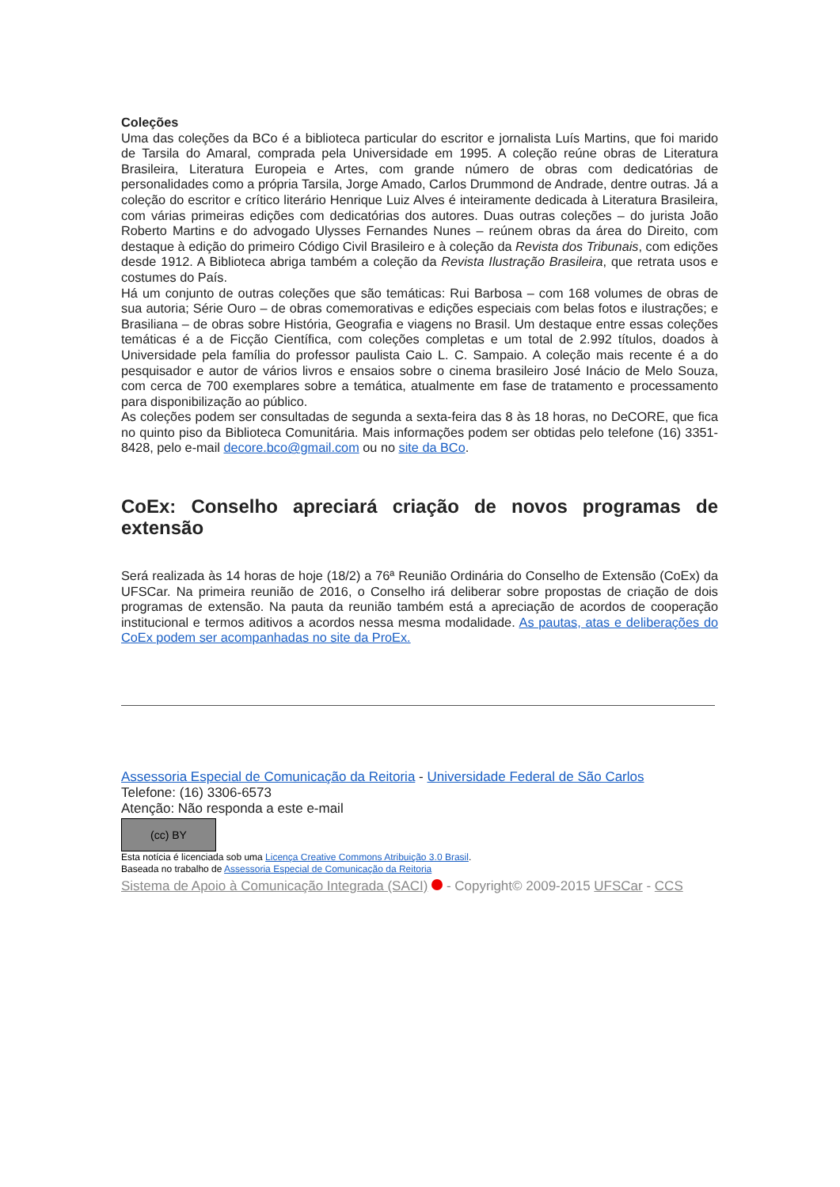Coleções
Uma das coleções da BCo é a biblioteca particular do escritor e jornalista Luís Martins, que foi marido de Tarsila do Amaral, comprada pela Universidade em 1995. A coleção reúne obras de Literatura Brasileira, Literatura Europeia e Artes, com grande número de obras com dedicatórias de personalidades como a própria Tarsila, Jorge Amado, Carlos Drummond de Andrade, dentre outras. Já a coleção do escritor e crítico literário Henrique Luiz Alves é inteiramente dedicada à Literatura Brasileira, com várias primeiras edições com dedicatórias dos autores. Duas outras coleções – do jurista João Roberto Martins e do advogado Ulysses Fernandes Nunes – reúnem obras da área do Direito, com destaque à edição do primeiro Código Civil Brasileiro e à coleção da Revista dos Tribunais, com edições desde 1912. A Biblioteca abriga também a coleção da Revista Ilustração Brasileira, que retrata usos e costumes do País.
Há um conjunto de outras coleções que são temáticas: Rui Barbosa – com 168 volumes de obras de sua autoria; Série Ouro – de obras comemorativas e edições especiais com belas fotos e ilustrações; e Brasiliana – de obras sobre História, Geografia e viagens no Brasil. Um destaque entre essas coleções temáticas é a de Ficção Científica, com coleções completas e um total de 2.992 títulos, doados à Universidade pela família do professor paulista Caio L. C. Sampaio. A coleção mais recente é a do pesquisador e autor de vários livros e ensaios sobre o cinema brasileiro José Inácio de Melo Souza, com cerca de 700 exemplares sobre a temática, atualmente em fase de tratamento e processamento para disponibilização ao público.
As coleções podem ser consultadas de segunda a sexta-feira das 8 às 18 horas, no DeCORE, que fica no quinto piso da Biblioteca Comunitária. Mais informações podem ser obtidas pelo telefone (16) 3351-8428, pelo e-mail decore.bco@gmail.com ou no site da BCo.
CoEx: Conselho apreciará criação de novos programas de extensão
Será realizada às 14 horas de hoje (18/2) a 76ª Reunião Ordinária do Conselho de Extensão (CoEx) da UFSCar. Na primeira reunião de 2016, o Conselho irá deliberar sobre propostas de criação de dois programas de extensão. Na pauta da reunião também está a apreciação de acordos de cooperação institucional e termos aditivos a acordos nessa mesma modalidade. As pautas, atas e deliberações do CoEx podem ser acompanhadas no site da ProEx.
Assessoria Especial de Comunicação da Reitoria - Universidade Federal de São Carlos
Telefone: (16) 3306-6573
Atenção: Não responda a este e-mail
(cc) BY
Esta notícia é licenciada sob uma Licença Creative Commons Atribuição 3.0 Brasil.
Baseada no trabalho de Assessoria Especial de Comunicação da Reitoria
Sistema de Apoio à Comunicação Integrada (SACI) - Copyright© 2009-2015 UFSCar - CCS